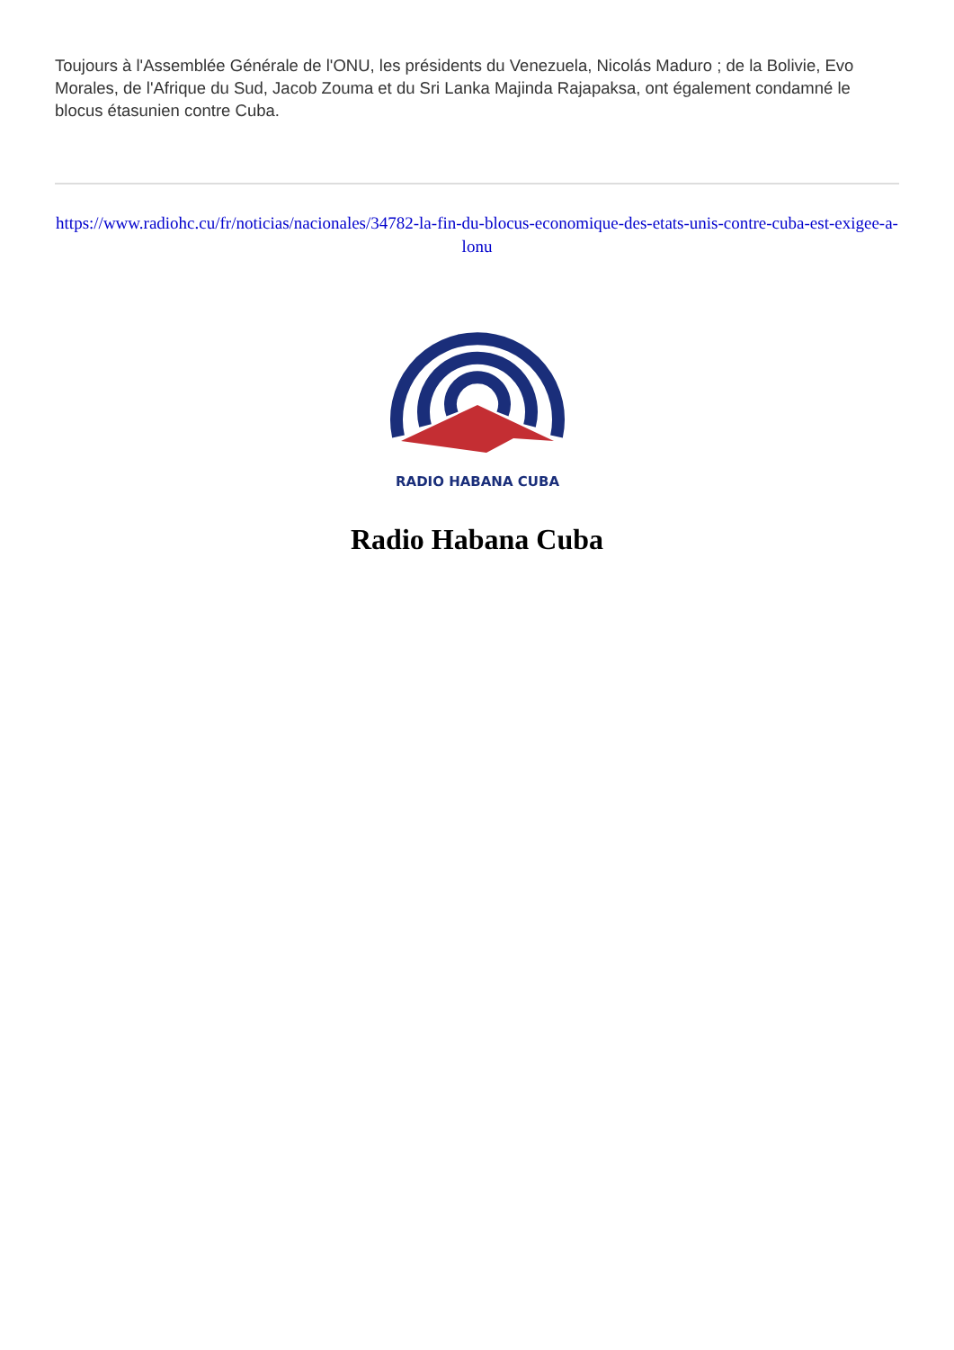Toujours à l'Assemblée Générale de l'ONU, les présidents du Venezuela, Nicolás Maduro ; de la Bolivie, Evo Morales, de l'Afrique du Sud, Jacob Zouma et du Sri Lanka Majinda Rajapaksa, ont également condamné le blocus étasunien contre Cuba.
https://www.radiohc.cu/fr/noticias/nacionales/34782-la-fin-du-blocus-economique-des-etats-unis-contre-cuba-est-exigee-a-lonu
RADIO HABANA CUBA
Radio Habana Cuba